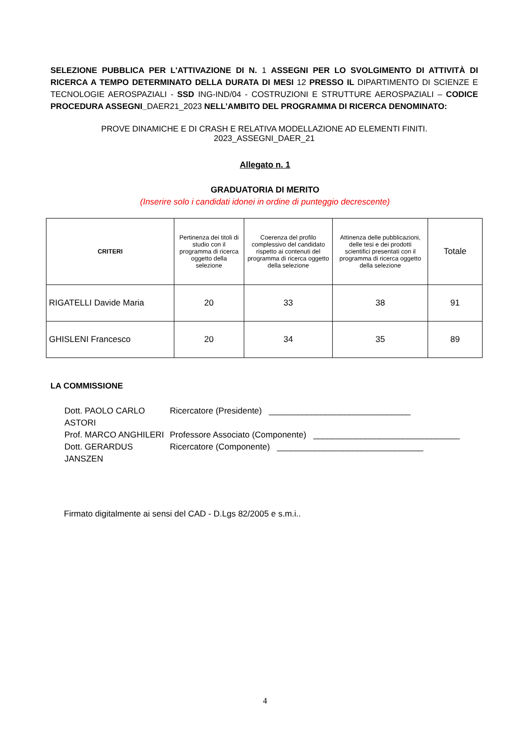SELEZIONE PUBBLICA PER L'ATTIVAZIONE DI N. 1 ASSEGNI PER LO SVOLGIMENTO DI ATTIVITÀ DI RICERCA A TEMPO DETERMINATO DELLA DURATA DI MESI 12 PRESSO IL DIPARTIMENTO DI SCIENZE E TECNOLOGIE AEROSPAZIALI - SSD ING-IND/04 - COSTRUZIONI E STRUTTURE AEROSPAZIALI – CODICE PROCEDURA ASSEGNI_DAER21_2023 NELL’AMBITO DEL PROGRAMMA DI RICERCA DENOMINATO:
PROVE DINAMICHE E DI CRASH E RELATIVA MODELLAZIONE AD ELEMENTI FINITI. 2023_ASSEGNI_DAER_21
Allegato n. 1
GRADUATORIA DI MERITO
(Inserire solo i candidati idonei in ordine di punteggio decrescente)
| CRITERI | Pertinenza dei titoli di studio con il programma di ricerca oggetto della selezione | Coerenza del profilo complessivo del candidato rispetto ai contenuti del programma di ricerca oggetto della selezione | Attinenza delle pubblicazioni, delle tesi e dei prodotti scientifici presentati con il programma di ricerca oggetto della selezione | Totale |
| --- | --- | --- | --- | --- |
| RIGATELLI Davide Maria | 20 | 33 | 38 | 91 |
| GHISLENI Francesco | 20 | 34 | 35 | 89 |
LA COMMISSIONE
Dott. PAOLO CARLO ASTORI
Ricercatore (Presidente) ______________________________
Prof. MARCO ANGHILERI
Professore Associato (Componente) _______________________________
Dott. GERARDUS JANSZEN
Ricercatore (Componente) _______________________________
Firmato digitalmente ai sensi del CAD - D.Lgs 82/2005 e s.m.i..
4